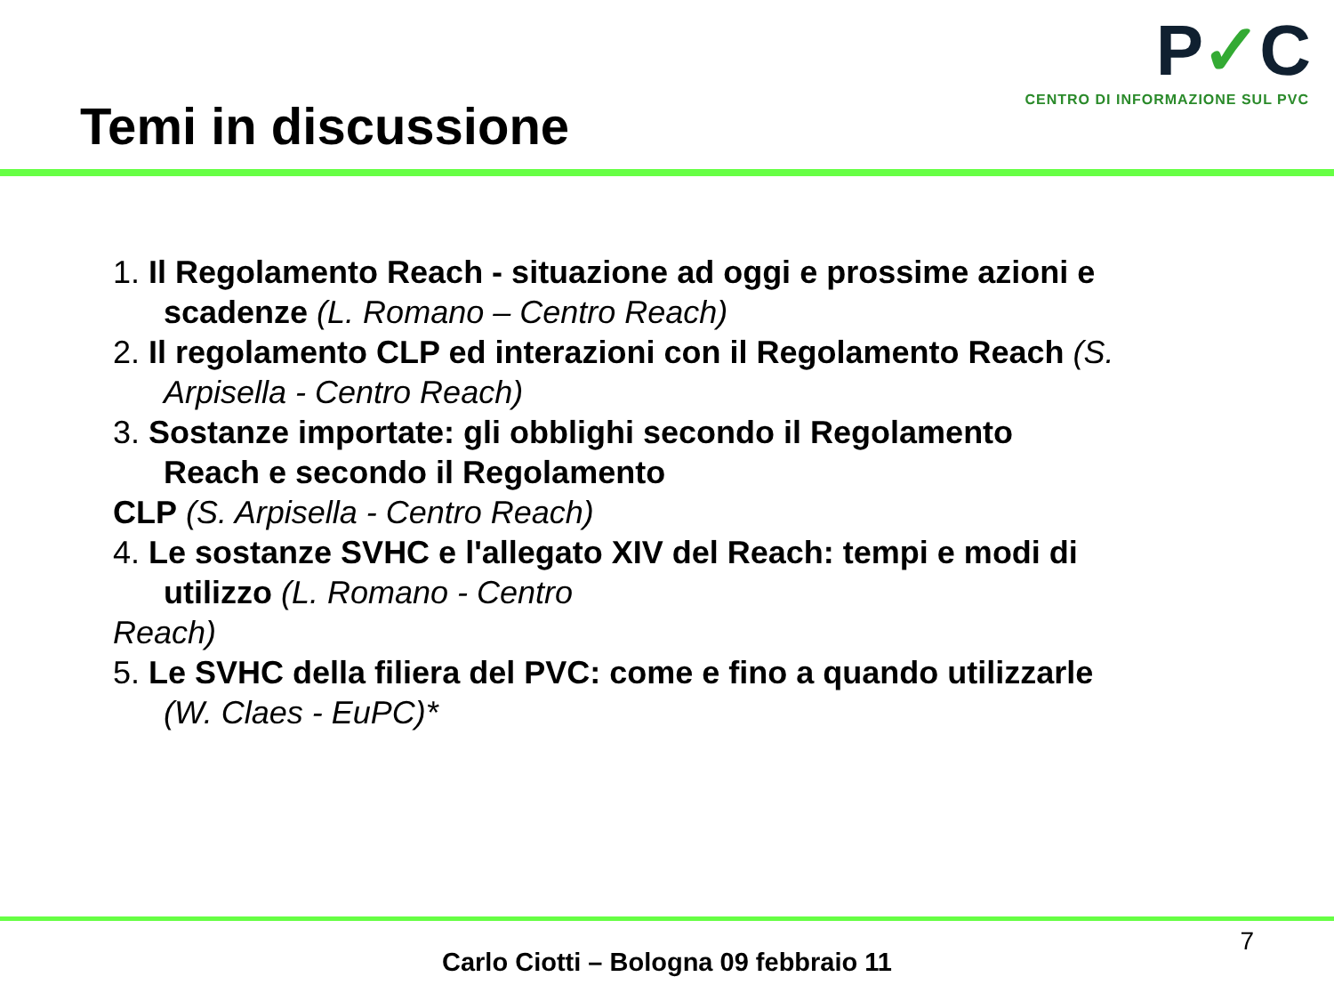Temi in discussione
P✓C
CENTRO DI INFORMAZIONE SUL PVC
1. Il Regolamento Reach - situazione ad oggi e prossime azioni e
scadenze (L. Romano – Centro Reach)
2. Il regolamento CLP ed interazioni con il Regolamento Reach (S.
Arpisella - Centro Reach)
3. Sostanze importate: gli obblighi secondo il Regolamento
Reach e secondo il Regolamento
CLP (S. Arpisella - Centro Reach)
4. Le sostanze SVHC e l'allegato XIV del Reach: tempi e modi di
utilizzo (L. Romano - Centro
Reach)
5. Le SVHC della filiera del PVC: come e fino a quando utilizzarle
(W. Claes - EuPC)*
7
Carlo Ciotti – Bologna 09 febbraio 11